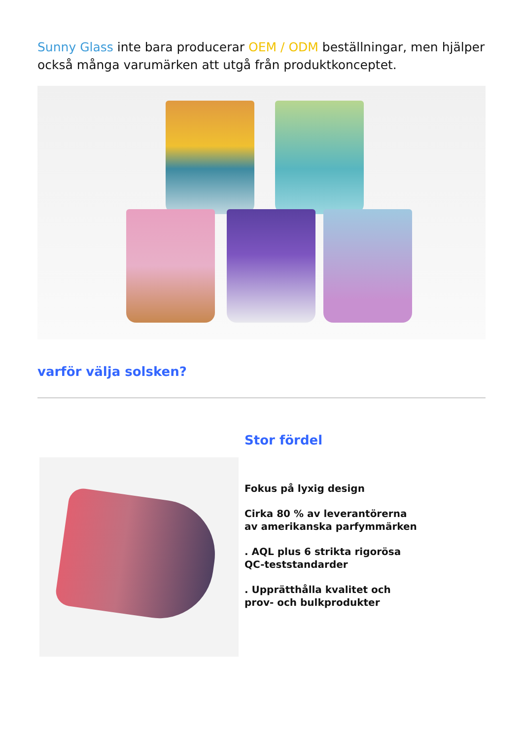Sunny Glass inte bara producerar OEM / ODM beställningar, men hjälper också många varumärken att utgå från produktkonceptet.
varför välja solsken?
Stor fördel
Fokus på lyxig design
Cirka 80 % av leverantörerna
av amerikanska parfymmärken
. AQL plus 6 strikta rigorösa
QC-teststandarder
. Upprätthålla kvalitet och
prov- och bulkprodukter